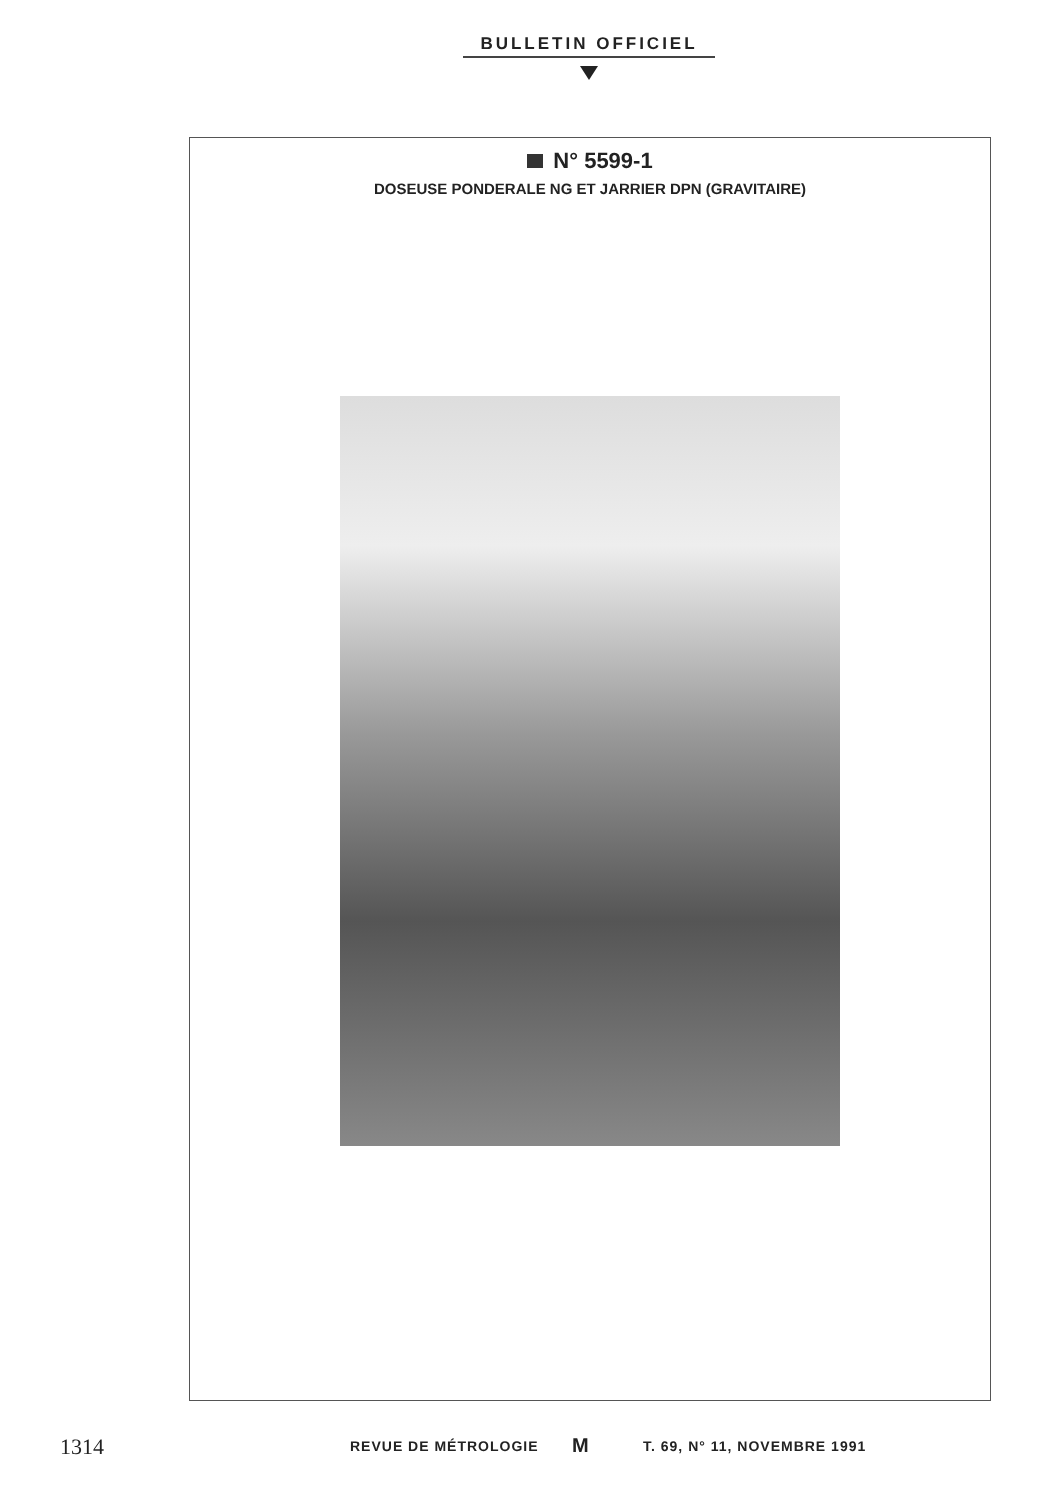BULLETIN OFFICIEL
N° 5599-1
DOSEUSE PONDERALE NG ET JARRIER DPN (GRAVITAIRE)
1314 REVUE DE MÉTROLOGIE M T. 69, N° 11, NOVEMBRE 1991